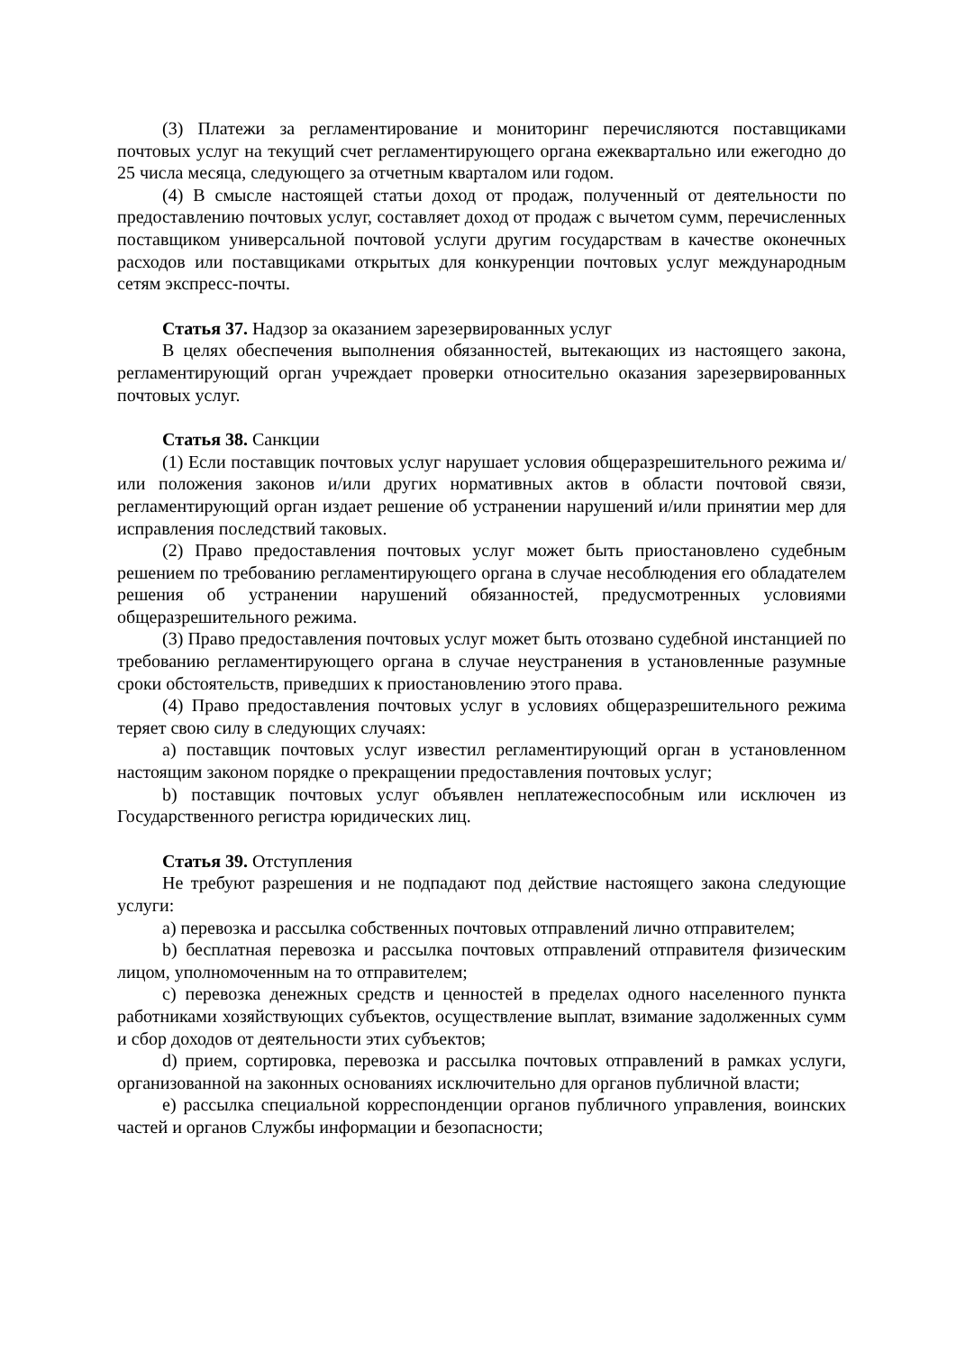(3) Платежи за регламентирование и мониторинг перечисляются поставщиками почтовых услуг на текущий счет регламентирующего органа ежеквартально или ежегодно до 25 числа месяца, следующего за отчетным кварталом или годом.
(4) В смысле настоящей статьи доход от продаж, полученный от деятельности по предоставлению почтовых услуг, составляет доход от продаж с вычетом сумм, перечисленных поставщиком универсальной почтовой услуги другим государствам в качестве оконечных расходов или поставщиками открытых для конкуренции почтовых услуг международным сетям экспресс-почты.
Статья 37. Надзор за оказанием зарезервированных услуг
В целях обеспечения выполнения обязанностей, вытекающих из настоящего закона, регламентирующий орган учреждает проверки относительно оказания зарезервированных почтовых услуг.
Статья 38. Санкции
(1) Если поставщик почтовых услуг нарушает условия общеразрешительного режима и/или положения законов и/или других нормативных актов в области почтовой связи, регламентирующий орган издает решение об устранении нарушений и/или принятии мер для исправления последствий таковых.
(2) Право предоставления почтовых услуг может быть приостановлено судебным решением по требованию регламентирующего органа в случае несоблюдения его обладателем решения об устранении нарушений обязанностей, предусмотренных условиями общеразрешительного режима.
(3) Право предоставления почтовых услуг может быть отозвано судебной инстанцией по требованию регламентирующего органа в случае неустранения в установленные разумные сроки обстоятельств, приведших к приостановлению этого права.
(4) Право предоставления почтовых услуг в условиях общеразрешительного режима теряет свою силу в следующих случаях:
a) поставщик почтовых услуг известил регламентирующий орган в установленном настоящим законом порядке о прекращении предоставления почтовых услуг;
b) поставщик почтовых услуг объявлен неплатежеспособным или исключен из Государственного регистра юридических лиц.
Статья 39. Отступления
Не требуют разрешения и не подпадают под действие настоящего закона следующие услуги:
a) перевозка и рассылка собственных почтовых отправлений лично отправителем;
b) бесплатная перевозка и рассылка почтовых отправлений отправителя физическим лицом, уполномоченным на то отправителем;
c) перевозка денежных средств и ценностей в пределах одного населенного пункта работниками хозяйствующих субъектов, осуществление выплат, взимание задолженных сумм и сбор доходов от деятельности этих субъектов;
d) прием, сортировка, перевозка и рассылка почтовых отправлений в рамках услуги, организованной на законных основаниях исключительно для органов публичной власти;
e) рассылка специальной корреспонденции органов публичного управления, воинских частей и органов Службы информации и безопасности;